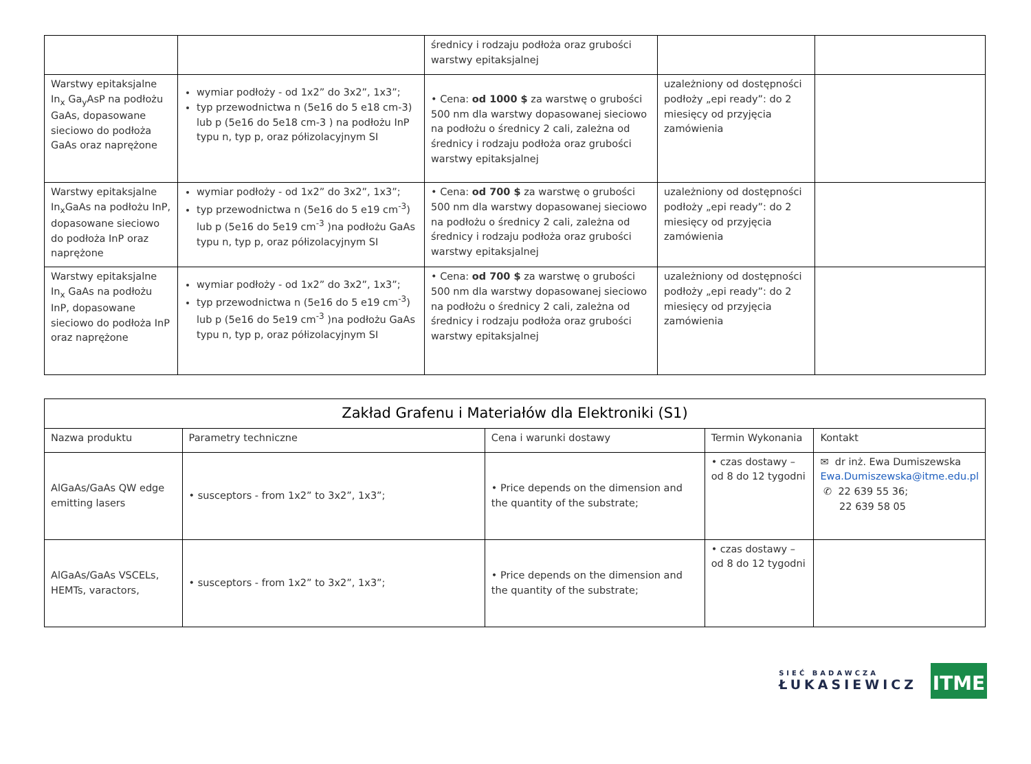| | | średnicy i rodzaju podłoża oraz grubości warstwy epitaksjalnej | | |
| Warstwy epitaksjalne In<sub>x</sub> Ga<sub>y</sub>AsP na podłożu GaAs, dopasowane sieciowo do podłoża GaAs oraz naprężone | wymiar podłoży - od 1x2” do 3x2”, 1x3”; typ przewodnictwa n (5e16 do 5 e18 cm-3) lub p (5e16 do 5e18 cm-3 ) na podłożu InP typu n, typ p, oraz półizolacyjnym SI | • Cena: od 1000 $ za warstwę o grubości 500 nm dla warstwy dopasowanej sieciowo na podłożu o średnicy 2 cali, zależna od średnicy i rodzaju podłoża oraz grubości warstwy epitaksjalnej | uzależniony od dostępności podłoży „epi ready”: do 2 miesięcy od przyjęcia zamówienia | |
| Warstwy epitaksjalne In<sub>x</sub>GaAs na podłożu InP, dopasowane sieciowo do podłoża InP oraz naprężone | wymiar podłoży - od 1x2” do 3x2”, 1x3”; typ przewodnictwa n (5e16 do 5 e19 cm<sup>-3</sup>) lub p (5e16 do 5e19 cm<sup>-3</sup> )na podłożu GaAs typu n, typ p, oraz półizolacyjnym SI | • Cena: od 700 $ za warstwę o grubości 500 nm dla warstwy dopasowanej sieciowo na podłożu o średnicy 2 cali, zależna od średnicy i rodzaju podłoża oraz grubości warstwy epitaksjalnej | uzależniony od dostępności podłoży „epi ready”: do 2 miesięcy od przyjęcia zamówienia | |
| Warstwy epitaksjalne In<sub>x</sub> GaAs na podłożu InP, dopasowane sieciowo do podłoża InP oraz naprężone | wymiar podłoży - od 1x2” do 3x2”, 1x3”; typ przewodnictwa n (5e16 do 5 e19 cm<sup>-3</sup>) lub p (5e16 do 5e19 cm<sup>-3</sup> )na podłożu GaAs typu n, typ p, oraz półizolacyjnym SI | • Cena: od 700 $ za warstwę o grubości 500 nm dla warstwy dopasowanej sieciowo na podłożu o średnicy 2 cali, zależna od średnicy i rodzaju podłoża oraz grubości warstwy epitaksjalnej | uzależniony od dostępności podłoży „epi ready”: do 2 miesięcy od przyjęcia zamówienia | |
| Zakład Grafenu i Materiałów dla Elektroniki (S1) | | | | |
| --- | --- | --- | --- | --- |
| Nazwa produktu | Parametry techniczne | Cena i warunki dostawy | Termin Wykonania | Kontakt |
| AlGaAs/GaAs QW edge emitting lasers | • susceptors - from 1x2” to 3x2”, 1x3”; | • Price depends on the dimension and the quantity of the substrate; | • czas dostawy – od 8 do 12 tygodni | ✉ dr inż. Ewa Dumiszewska Ewa.Dumiszewska@itme.edu.pl ✆ 22 639 55 36; 22 639 58 05 |
| AlGaAs/GaAs VSCELs, HEMTs, varactors, | • susceptors - from 1x2” to 3x2”, 1x3”; | • Price depends on the dimension and the quantity of the substrate; | • czas dostawy – od 8 do 12 tygodni | |
SIEĆ BADAWCZA
ŁUKASIEWICZ
ITME